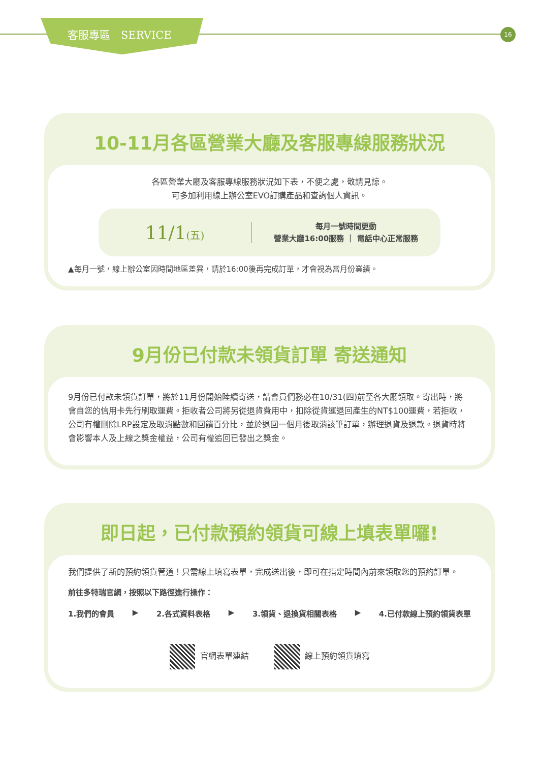客服專區　SERVICE
16
10-11月各區營業大廳及客服專線服務狀況
各區營業大廳及客服專線服務狀況如下表，不便之處，敬請見諒。
可多加利用線上辦公室EVO訂購產品和查詢個人資訊。
11/1(五)
每月一號時間更動
營業大廳16:00服務 ｜ 電話中心正常服務
▲每月一號，線上辦公室因時間地區差異，請於16:00後再完成訂單，才會視為當月份業績。
9月份已付款未領貨訂單 寄送通知
9月份已付款未領貨訂單，將於11月份開始陸續寄送，請會員們務必在10/31(四)前至各大廳領取。寄出時，將會自您的信用卡先行刷取運費。拒收者公司將另從退貨費用中，扣除從貨運退回產生的NT$100運費，若拒收，公司有權刪除LRP設定及取消點數和回饋百分比，並於退回一個月後取消該筆訂單，辦理退貨及退款。退貨時將會影響本人及上線之獎金權益，公司有權追回已發出之獎金。
即日起，已付款預約領貨可線上填表單囉!
我們提供了新的預約領貨管道！只需線上填寫表單，完成送出後，即可在指定時間內前來領取您的預約訂單。
前往多特瑞官網，按照以下路徑進行操作：
1.我們的會員 ▶ 2.各式資料表格 ▶ 3.領貨、退換貨相關表格 ▶ 4.已付款線上預約領貨表單
官網表單連結 線上預約領貨填寫